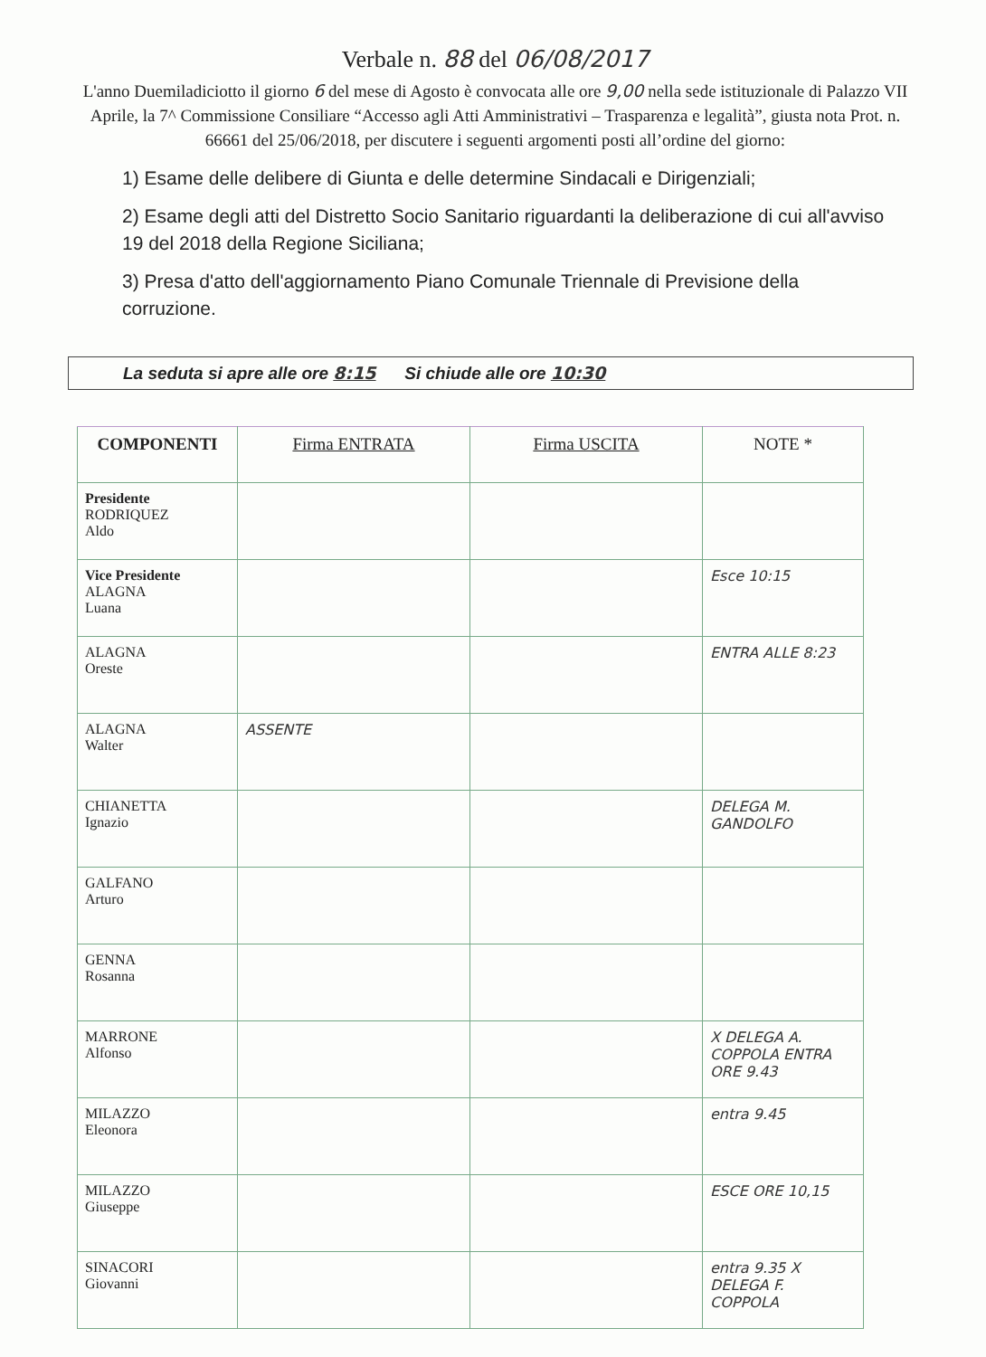Verbale n. 88 del 06/08/2017
L'anno Duemiladiciotto il giorno 6 del mese di Agosto è convocata alle ore 9,00 nella sede istituzionale di Palazzo VII Aprile, la 7^ Commissione Consiliare “Accesso agli Atti Amministrativi – Trasparenza e legalità”, giusta nota Prot. n. 66661 del 25/06/2018, per discutere i seguenti argomenti posti all’ordine del giorno:
1) Esame delle delibere di Giunta e delle determine Sindacali e Dirigenziali;
2) Esame degli atti del Distretto Socio Sanitario riguardanti la deliberazione di cui all'avviso 19 del 2018 della Regione Siciliana;
3) Presa d'atto dell'aggiornamento Piano Comunale Triennale di Previsione della corruzione.
La seduta si apre alle ore 8:15 Si chiude alle ore 10:30
| COMPONENTI | Firma ENTRATA | Firma USCITA | NOTE * |
| --- | --- | --- | --- |
| Presidente RODRIQUEZ Aldo | | | |
| Vice Presidente ALAGNA Luana | | | Esce 10:15 |
| ALAGNA Oreste | | | ENTRA ALLE 8:23 |
| ALAGNA Walter | ASSENTE | | |
| CHIANETTA Ignazio | | | DELEGA M. GANDOLFO |
| GALFANO Arturo | | | |
| GENNA Rosanna | | | |
| MARRONE Alfonso | | | X DELEGA A. COPPOLA ENTRA ORE 9.43 |
| MILAZZO Eleonora | | | entra 9.45 |
| MILAZZO Giuseppe | | | ESCE ORE 10,15 |
| SINACORI Giovanni | | | entra 9.35 X DELEGA F. COPPOLA |